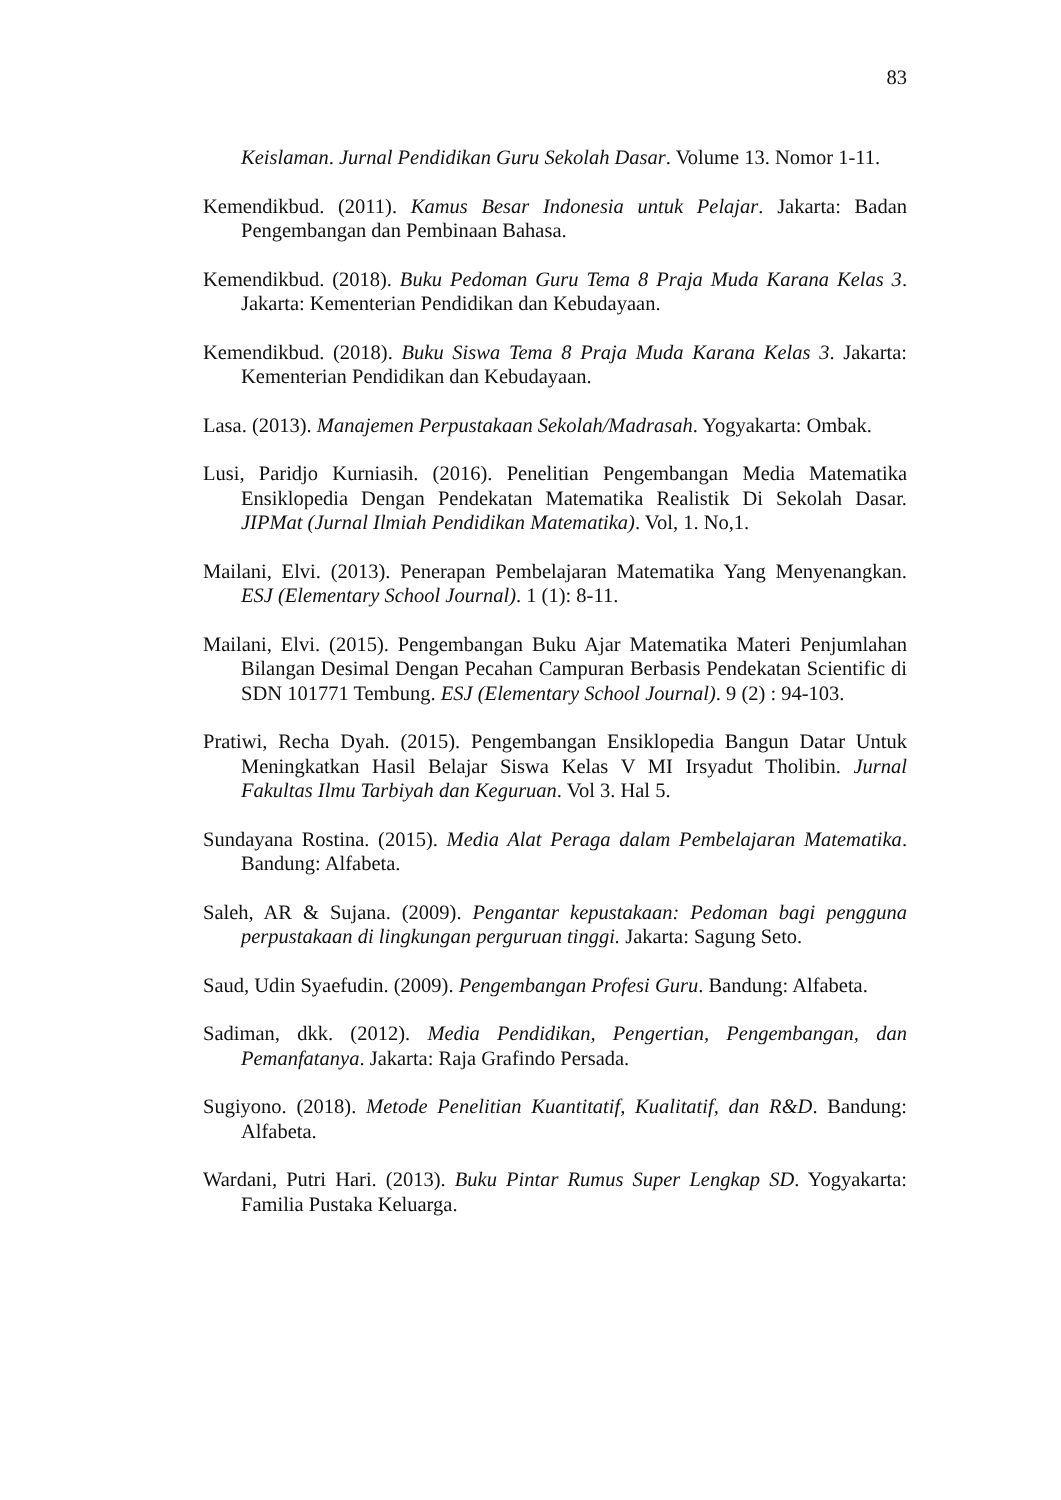83
Keislaman. Jurnal Pendidikan Guru Sekolah Dasar. Volume 13. Nomor 1-11.
Kemendikbud. (2011). Kamus Besar Indonesia untuk Pelajar. Jakarta: Badan Pengembangan dan Pembinaan Bahasa.
Kemendikbud. (2018). Buku Pedoman Guru Tema 8 Praja Muda Karana Kelas 3. Jakarta: Kementerian Pendidikan dan Kebudayaan.
Kemendikbud. (2018). Buku Siswa Tema 8 Praja Muda Karana Kelas 3. Jakarta: Kementerian Pendidikan dan Kebudayaan.
Lasa. (2013). Manajemen Perpustakaan Sekolah/Madrasah. Yogyakarta: Ombak.
Lusi, Paridjo Kurniasih. (2016). Penelitian Pengembangan Media Matematika Ensiklopedia Dengan Pendekatan Matematika Realistik Di Sekolah Dasar. JIPMat (Jurnal Ilmiah Pendidikan Matematika). Vol, 1. No,1.
Mailani, Elvi. (2013). Penerapan Pembelajaran Matematika Yang Menyenangkan. ESJ (Elementary School Journal). 1 (1): 8-11.
Mailani, Elvi. (2015). Pengembangan Buku Ajar Matematika Materi Penjumlahan Bilangan Desimal Dengan Pecahan Campuran Berbasis Pendekatan Scientific di SDN 101771 Tembung. ESJ (Elementary School Journal). 9 (2) : 94-103.
Pratiwi, Recha Dyah. (2015). Pengembangan Ensiklopedia Bangun Datar Untuk Meningkatkan Hasil Belajar Siswa Kelas V MI Irsyadut Tholibin. Jurnal Fakultas Ilmu Tarbiyah dan Keguruan. Vol 3. Hal 5.
Sundayana Rostina. (2015). Media Alat Peraga dalam Pembelajaran Matematika. Bandung: Alfabeta.
Saleh, AR & Sujana. (2009). Pengantar kepustakaan: Pedoman bagi pengguna perpustakaan di lingkungan perguruan tinggi. Jakarta: Sagung Seto.
Saud, Udin Syaefudin. (2009). Pengembangan Profesi Guru. Bandung: Alfabeta.
Sadiman, dkk. (2012). Media Pendidikan, Pengertian, Pengembangan, dan Pemanfatanya. Jakarta: Raja Grafindo Persada.
Sugiyono. (2018). Metode Penelitian Kuantitatif, Kualitatif, dan R&D. Bandung: Alfabeta.
Wardani, Putri Hari. (2013). Buku Pintar Rumus Super Lengkap SD. Yogyakarta: Familia Pustaka Keluarga.